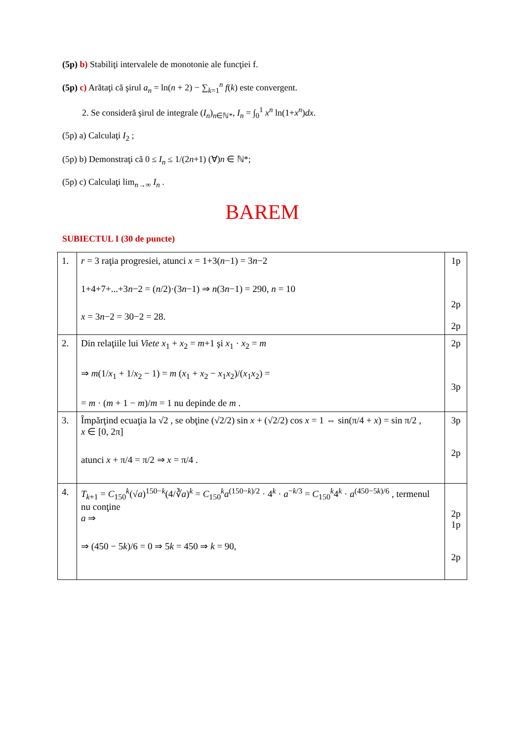(5p) b) Stabiliţi intervalele de monotonie ale funcţiei f.
(5p) c) Arătaţi că şirul a<sub>n</sub> = ln(n + 2) − ∑<sub>k=1</sub><sup>n</sup> f(k) este convergent.
2. Se consideră şirul de integrale (I<sub>n</sub>)<sub>n∈ℕ*</sub>, I<sub>n</sub> = ∫<sub>0</sub><sup>1</sup> x<sup>n</sup> ln(1+x<sup>n</sup>)dx.
(5p) a) Calculaţi I<sub>2</sub> ;
(5p) b) Demonstraţi că 0 ≤ I<sub>n</sub> ≤ 1/(2n+1) (∀)n ∈ ℕ*;
(5p) c) Calculaţi lim<sub>n→∞</sub> I<sub>n</sub> .
BAREM
SUBIECTUL I (30 de puncte)
| 1. | r = 3 raţia progresiei, atunci x = 1+3( n −1) = 3 n −2 1+4+7+...+3 n −2 = ( n /2)·(3 n −1) ⇒ n (3 n −1) = 290, n = 10 x = 3 n −2 = 30−2 = 28. | 1p 2p 2p |
| 2. | Din relaţiile lui Viete x<sub>1</sub> + x<sub>2</sub> = m +1 şi x<sub>1</sub> · x<sub>2</sub> = m ⇒ m (1/ x<sub>1</sub> + 1/ x<sub>2</sub> − 1) = m ( x<sub>1</sub> + x<sub>2</sub> − x<sub>1</sub> x<sub>2</sub>)/( x<sub>1</sub> x<sub>2</sub>) = = m · ( m + 1 − m )/ m = 1 nu depinde de m . | 2p 3p |
| 3. | Împărţind ecuaţia la √2 , se obţine (√2/2) sin x + (√2/2) cos x = 1 ⇔ sin(π/4 + x ) = sin π/2 , x ∈ [0, 2π] atunci x + π/4 = π/2 ⇒ x = π/4 . | 3p 2p |
| 4. | T<sub>k+1</sub> = C<sub>150</sub><sup>k</sup>(√ a )<sup>150−k</sup>(4/∛ a )<sup>k</sup> = C<sub>150</sub><sup>k</sup> a<sup>(150−k)/2</sup> · 4<sup>k</sup> · a<sup>−k/3</sup> = C<sub>150</sub><sup>k</sup>4<sup>k</sup> · a<sup>(450−5k)/6</sup> , termenul nu conţine a ⇒ ⇒ (450 − 5 k )/6 = 0 ⇒ 5 k = 450 ⇒ k = 90, | 2p 1p 2p |